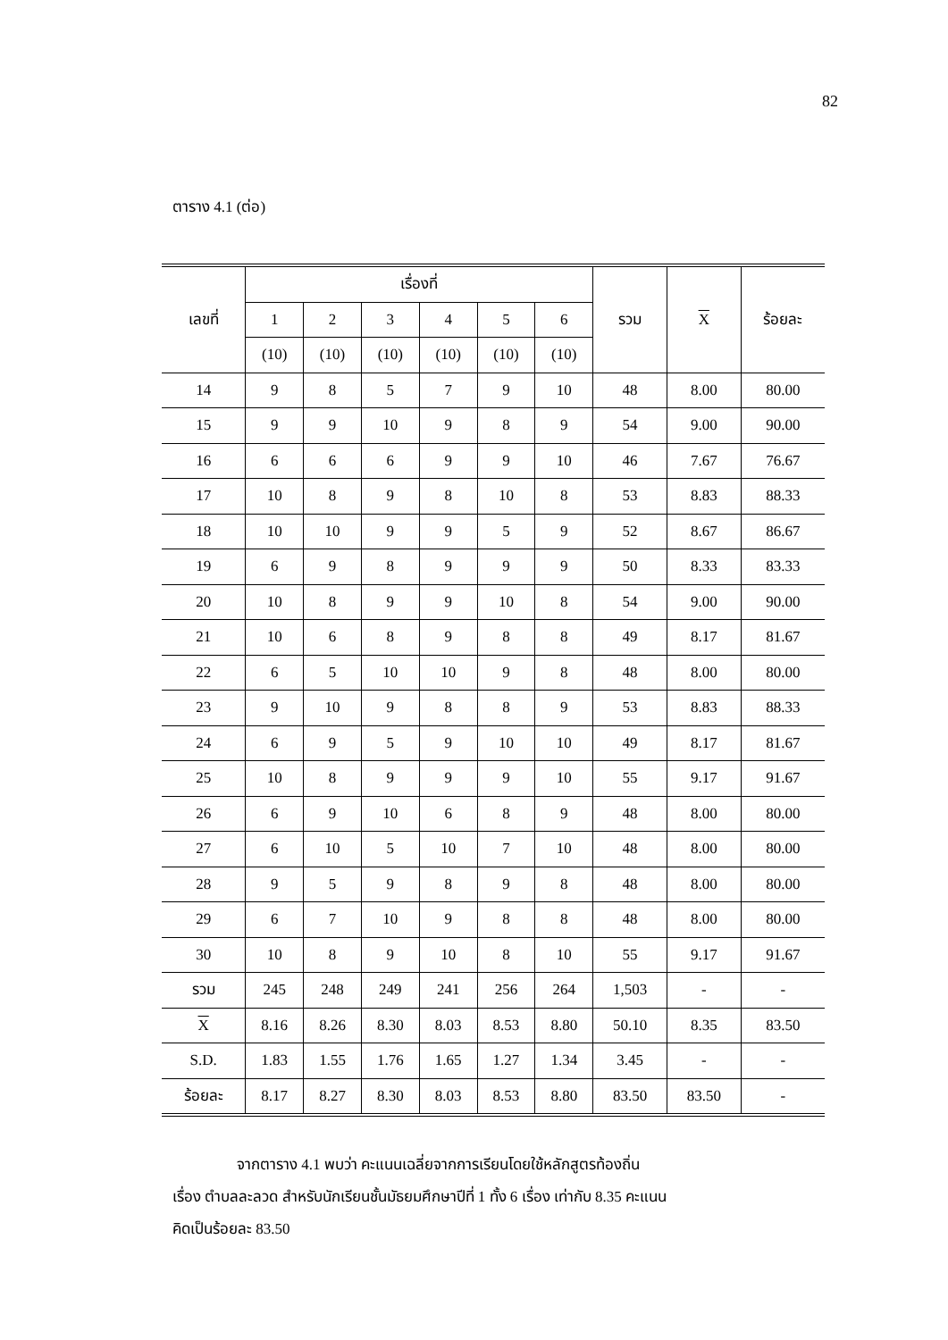82
ตาราง 4.1 (ต่อ)
| เลขที่ | เรื่องที่ | | | | | | รวม | X | ร้อยละ |
| --- | --- | --- | --- | --- | --- | --- | --- | --- | --- |
| | 1 | 2 | 3 | 4 | 5 | 6 | | | |
| | (10) | (10) | (10) | (10) | (10) | (10) | | | |
| 14 | 9 | 8 | 5 | 7 | 9 | 10 | 48 | 8.00 | 80.00 |
| 15 | 9 | 9 | 10 | 9 | 8 | 9 | 54 | 9.00 | 90.00 |
| 16 | 6 | 6 | 6 | 9 | 9 | 10 | 46 | 7.67 | 76.67 |
| 17 | 10 | 8 | 9 | 8 | 10 | 8 | 53 | 8.83 | 88.33 |
| 18 | 10 | 10 | 9 | 9 | 5 | 9 | 52 | 8.67 | 86.67 |
| 19 | 6 | 9 | 8 | 9 | 9 | 9 | 50 | 8.33 | 83.33 |
| 20 | 10 | 8 | 9 | 9 | 10 | 8 | 54 | 9.00 | 90.00 |
| 21 | 10 | 6 | 8 | 9 | 8 | 8 | 49 | 8.17 | 81.67 |
| 22 | 6 | 5 | 10 | 10 | 9 | 8 | 48 | 8.00 | 80.00 |
| 23 | 9 | 10 | 9 | 8 | 8 | 9 | 53 | 8.83 | 88.33 |
| 24 | 6 | 9 | 5 | 9 | 10 | 10 | 49 | 8.17 | 81.67 |
| 25 | 10 | 8 | 9 | 9 | 9 | 10 | 55 | 9.17 | 91.67 |
| 26 | 6 | 9 | 10 | 6 | 8 | 9 | 48 | 8.00 | 80.00 |
| 27 | 6 | 10 | 5 | 10 | 7 | 10 | 48 | 8.00 | 80.00 |
| 28 | 9 | 5 | 9 | 8 | 9 | 8 | 48 | 8.00 | 80.00 |
| 29 | 6 | 7 | 10 | 9 | 8 | 8 | 48 | 8.00 | 80.00 |
| 30 | 10 | 8 | 9 | 10 | 8 | 10 | 55 | 9.17 | 91.67 |
| รวม | 245 | 248 | 249 | 241 | 256 | 264 | 1,503 | - | - |
| X | 8.16 | 8.26 | 8.30 | 8.03 | 8.53 | 8.80 | 50.10 | 8.35 | 83.50 |
| S.D. | 1.83 | 1.55 | 1.76 | 1.65 | 1.27 | 1.34 | 3.45 | - | - |
| ร้อยละ | 8.17 | 8.27 | 8.30 | 8.03 | 8.53 | 8.80 | 83.50 | 83.50 | - |
จากตาราง 4.1 พบว่า คะแนนเฉลี่ยจากการเรียนโดยใช้หลักสูตรท้องถิ่น
เรื่อง ตำบลละลวด สำหรับนักเรียนชั้นมัธยมศึกษาปีที่ 1 ทั้ง 6 เรื่อง เท่ากับ 8.35 คะแนน
คิดเป็นร้อยละ 83.50